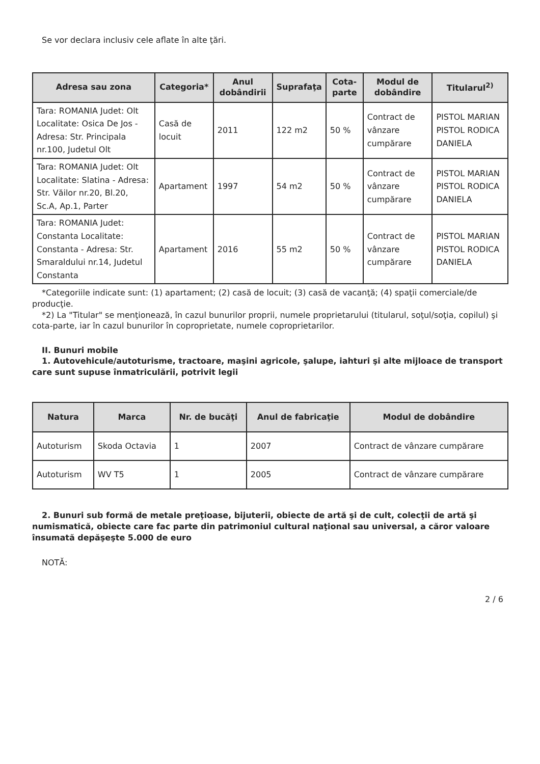Se vor declara inclusiv cele aflate în alte ţări.
| Adresa sau zona | Categoria* | Anul dobândirii | Suprafaţa | Cota-parte | Modul de dobândire | Titularul<sup>2)</sup> |
| --- | --- | --- | --- | --- | --- | --- |
| Tara: ROMANIA Judet: Olt Localitate: Osica De Jos - Adresa: Str. Principala nr.100, Judetul Olt | Casă de locuit | 2011 | 122 m2 | 50 % | Contract de vânzare cumpărare | PISTOL MARIAN PISTOL RODICA DANIELA |
| Tara: ROMANIA Judet: Olt Localitate: Slatina - Adresa: Str. Văilor nr.20, Bl.20, Sc.A, Ap.1, Parter | Apartament | 1997 | 54 m2 | 50 % | Contract de vânzare cumpărare | PISTOL MARIAN PISTOL RODICA DANIELA |
| Tara: ROMANIA Judet: Constanta Localitate: Constanta - Adresa: Str. Smaraldului nr.14, Judetul Constanta | Apartament | 2016 | 55 m2 | 50 % | Contract de vânzare cumpărare | PISTOL MARIAN PISTOL RODICA DANIELA |
*Categoriile indicate sunt: (1) apartament; (2) casă de locuit; (3) casă de vacanţă; (4) spaţii comerciale/de producţie.
*2) La "Titular" se menţionează, în cazul bunurilor proprii, numele proprietarului (titularul, soţul/soţia, copilul) şi cota-parte, iar în cazul bunurilor în coproprietate, numele coproprietarilor.
II. Bunuri mobile
1. Autovehicule/autoturisme, tractoare, maşini agricole, şalupe, iahturi şi alte mijloace de transport care sunt supuse înmatriculării, potrivit legii
| Natura | Marca | Nr. de bucăţi | Anul de fabricaţie | Modul de dobândire |
| --- | --- | --- | --- | --- |
| Autoturism | Skoda Octavia | 1 | 2007 | Contract de vânzare cumpărare |
| Autoturism | WV T5 | 1 | 2005 | Contract de vânzare cumpărare |
2. Bunuri sub formă de metale preţioase, bijuterii, obiecte de artă şi de cult, colecţii de artă şi numismatică, obiecte care fac parte din patrimoniul cultural naţional sau universal, a căror valoare însumată depăşeşte 5.000 de euro
NOTĂ:
2 / 6